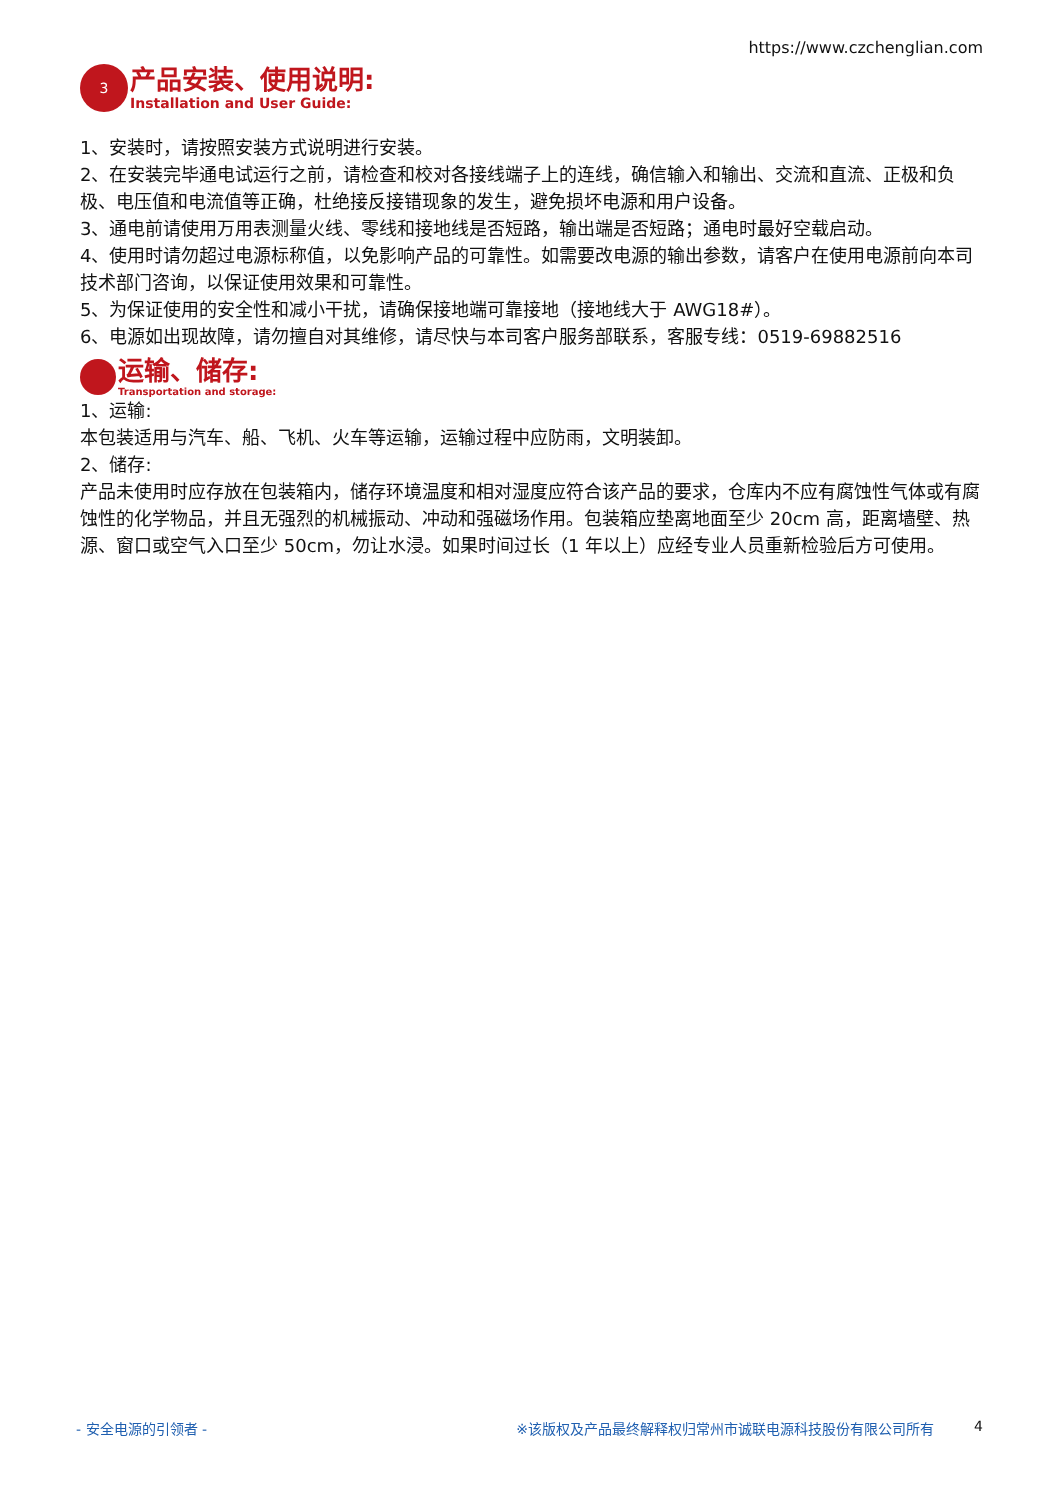https://www.czchenglian.com
3
产品安装、使用说明:
Installation and User Guide:
1、安装时，请按照安装方式说明进行安装。
2、在安装完毕通电试运行之前，请检查和校对各接线端子上的连线，确信输入和输出、交流和直流、正极和负极、电压值和电流值等正确，杜绝接反接错现象的发生，避免损坏电源和用户设备。
3、通电前请使用万用表测量火线、零线和接地线是否短路，输出端是否短路；通电时最好空载启动。
4、使用时请勿超过电源标称值，以免影响产品的可靠性。如需要改电源的输出参数，请客户在使用电源前向本司技术部门咨询，以保证使用效果和可靠性。
5、为保证使用的安全性和减小干扰，请确保接地端可靠接地（接地线大于 AWG18#）。
6、电源如出现故障，请勿擅自对其维修，请尽快与本司客户服务部联系，客服专线：0519-69882516
运输、储存:
Transportation and storage:
1、运输:
本包装适用与汽车、船、飞机、火车等运输，运输过程中应防雨，文明装卸。
2、储存:
产品未使用时应存放在包装箱内，储存环境温度和相对湿度应符合该产品的要求，仓库内不应有腐蚀性气体或有腐蚀性的化学物品，并且无强烈的机械振动、冲动和强磁场作用。包装箱应垫离地面至少 20cm 高，距离墙壁、热源、窗口或空气入口至少 50cm，勿让水浸。如果时间过长（1 年以上）应经专业人员重新检验后方可使用。
- 安全电源的引领者 - ※该版权及产品最终解释权归常州市诚联电源科技股份有限公司所有 4